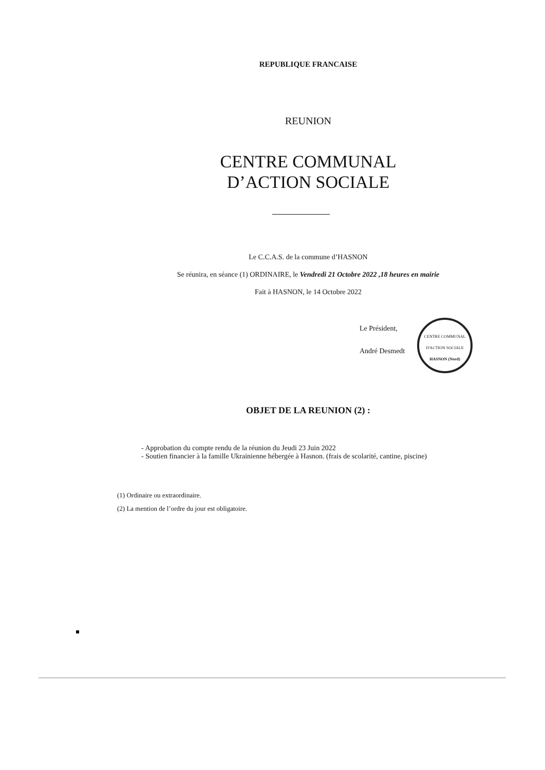REPUBLIQUE FRANCAISE
REUNION
CENTRE COMMUNAL
D’ACTION SOCIALE
Le C.C.A.S. de la commune d’HASNON
Se réunira, en séance (1) ORDINAIRE, le Vendredi 21 Octobre 2022 ,18 heures en mairie
Fait à HASNON, le 14 Octobre 2022
Le Président,
André Desmedt
CENTRE COMMUNAL D'ACTION SOCIALE
HASNON (Nord)
OBJET DE LA REUNION (2) :
- Approbation du compte rendu de la réunion du Jeudi 23 Juin 2022
- Soutien financier à la famille Ukrainienne hébergée à Hasnon. (frais de scolarité, cantine, piscine)
(1) Ordinaire ou extraordinaire.
(2) La mention de l’ordre du jour est obligatoire.